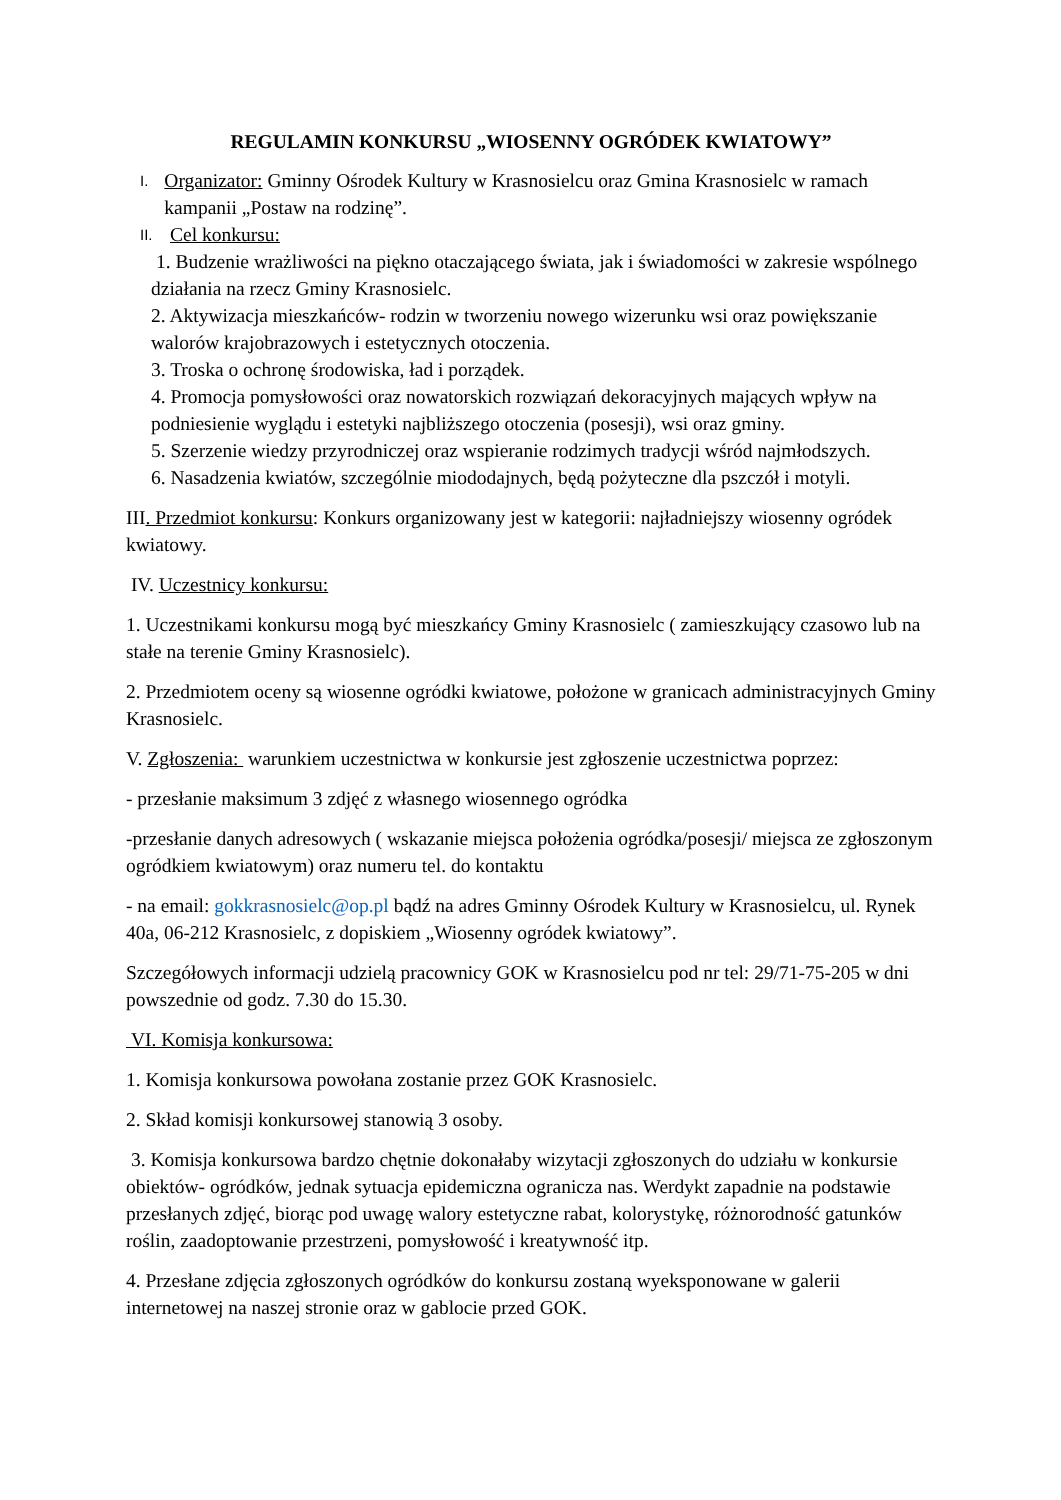REGULAMIN KONKURSU „WIOSENNY OGRÓDEK KWIATOWY”
I.
Organizator: Gminny Ośrodek Kultury w Krasnosielcu oraz Gmina Krasnosielc w ramach kampanii „Postaw na rodzinę”.
II.
Cel konkursu:
1. Budzenie wrażliwości na piękno otaczającego świata, jak i świadomości w zakresie wspólnego działania na rzecz Gminy Krasnosielc.
2. Aktywizacja mieszkańców- rodzin w tworzeniu nowego wizerunku wsi oraz powiększanie walorów krajobrazowych i estetycznych otoczenia.
3. Troska o ochronę środowiska, ład i porządek.
4. Promocja pomysłowości oraz nowatorskich rozwiązań dekoracyjnych mających wpływ na podniesienie wyglądu i estetyki najbliższego otoczenia (posesji), wsi oraz gminy.
5. Szerzenie wiedzy przyrodniczej oraz wspieranie rodzimych tradycji wśród najmłodszych.
6. Nasadzenia kwiatów, szczególnie miododajnych, będą pożyteczne dla pszczół i motyli.
III. Przedmiot konkursu: Konkurs organizowany jest w kategorii: najładniejszy wiosenny ogródek kwiatowy.
IV. Uczestnicy konkursu:
1. Uczestnikami konkursu mogą być mieszkańcy Gminy Krasnosielc ( zamieszkujący czasowo lub na stałe na terenie Gminy Krasnosielc).
2. Przedmiotem oceny są wiosenne ogródki kwiatowe, położone w granicach administracyjnych Gminy Krasnosielc.
V. Zgłoszenia: warunkiem uczestnictwa w konkursie jest zgłoszenie uczestnictwa poprzez:
- przesłanie maksimum 3 zdjęć z własnego wiosennego ogródka
-przesłanie danych adresowych ( wskazanie miejsca położenia ogródka/posesji/ miejsca ze zgłoszonym ogródkiem kwiatowym) oraz numeru tel. do kontaktu
- na email: gokkrasnosielc@op.pl bądź na adres Gminny Ośrodek Kultury w Krasnosielcu, ul. Rynek 40a, 06-212 Krasnosielc, z dopiskiem „Wiosenny ogródek kwiatowy”.
Szczegółowych informacji udzielą pracownicy GOK w Krasnosielcu pod nr tel: 29/71-75-205 w dni powszednie od godz. 7.30 do 15.30.
VI. Komisja konkursowa:
1. Komisja konkursowa powołana zostanie przez GOK Krasnosielc.
2. Skład komisji konkursowej stanowią 3 osoby.
3. Komisja konkursowa bardzo chętnie dokonałaby wizytacji zgłoszonych do udziału w konkursie obiektów- ogródków, jednak sytuacja epidemiczna ogranicza nas. Werdykt zapadnie na podstawie przesłanych zdjęć, biorąc pod uwagę walory estetyczne rabat, kolorystykę, różnorodność gatunków roślin, zaadoptowanie przestrzeni, pomysłowość i kreatywność itp.
4. Przesłane zdjęcia zgłoszonych ogródków do konkursu zostaną wyeksponowane w galerii internetowej na naszej stronie oraz w gablocie przed GOK.